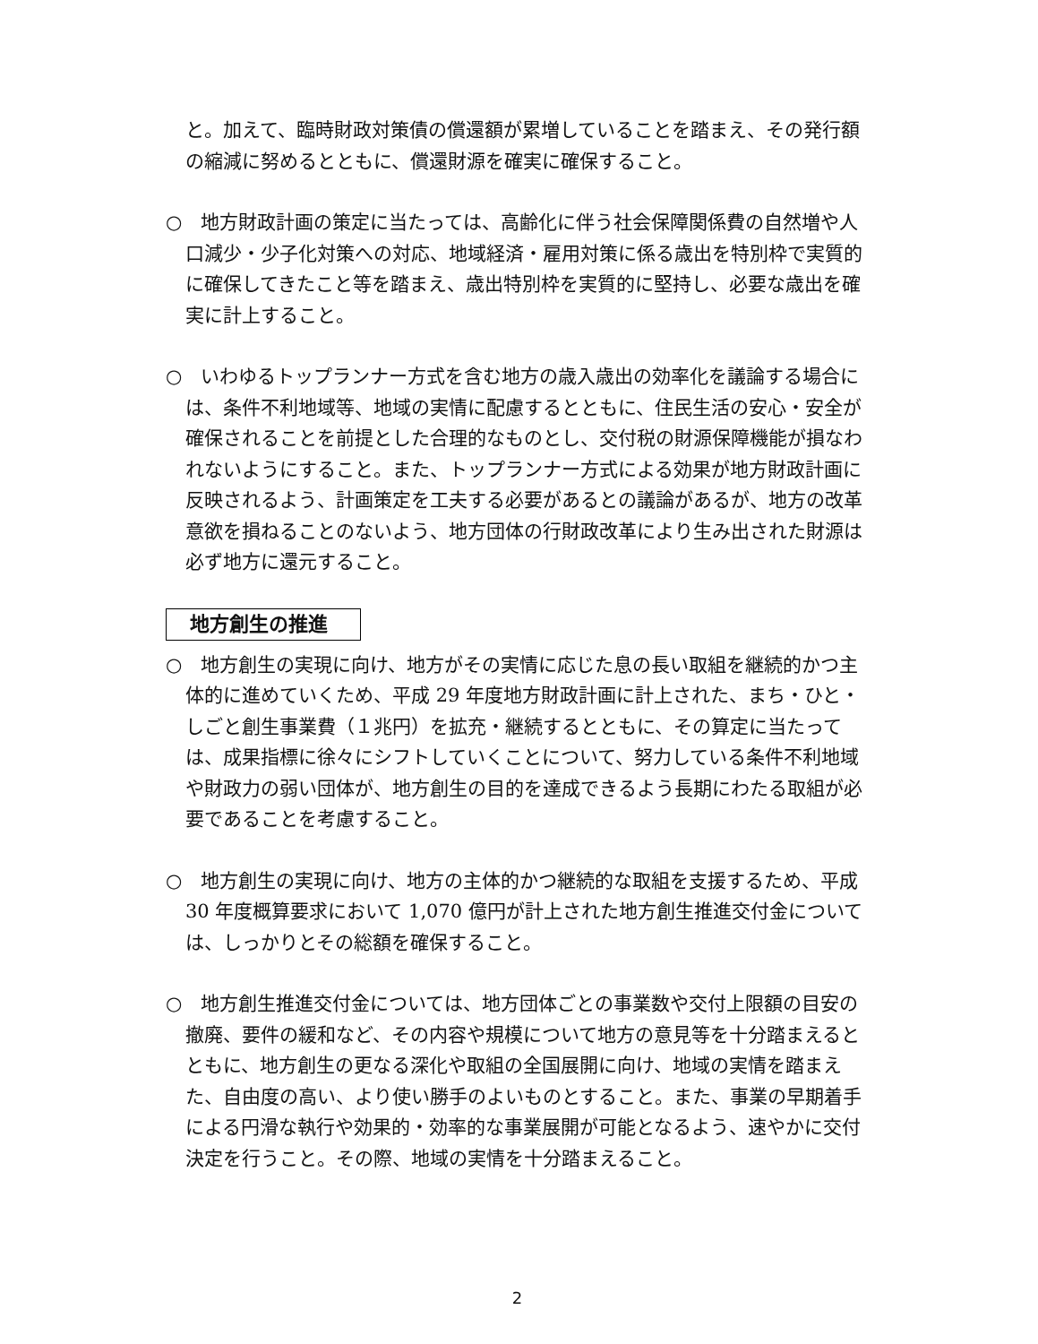と。加えて、臨時財政対策債の償還額が累増していることを踏まえ、その発行額の縮減に努めるとともに、償還財源を確実に確保すること。
○　地方財政計画の策定に当たっては、高齢化に伴う社会保障関係費の自然増や人口減少・少子化対策への対応、地域経済・雇用対策に係る歳出を特別枠で実質的に確保してきたこと等を踏まえ、歳出特別枠を実質的に堅持し、必要な歳出を確実に計上すること。
○　いわゆるトップランナー方式を含む地方の歳入歳出の効率化を議論する場合には、条件不利地域等、地域の実情に配慮するとともに、住民生活の安心・安全が確保されることを前提とした合理的なものとし、交付税の財源保障機能が損なわれないようにすること。また、トップランナー方式による効果が地方財政計画に反映されるよう、計画策定を工夫する必要があるとの議論があるが、地方の改革意欲を損ねることのないよう、地方団体の行財政改革により生み出された財源は必ず地方に還元すること。
地方創生の推進
○　地方創生の実現に向け、地方がその実情に応じた息の長い取組を継続的かつ主体的に進めていくため、平成 29 年度地方財政計画に計上された、まち・ひと・しごと創生事業費（１兆円）を拡充・継続するとともに、その算定に当たっては、成果指標に徐々にシフトしていくことについて、努力している条件不利地域や財政力の弱い団体が、地方創生の目的を達成できるよう長期にわたる取組が必要であることを考慮すること。
○　地方創生の実現に向け、地方の主体的かつ継続的な取組を支援するため、平成 30 年度概算要求において 1,070 億円が計上された地方創生推進交付金については、しっかりとその総額を確保すること。
○　地方創生推進交付金については、地方団体ごとの事業数や交付上限額の目安の撤廃、要件の緩和など、その内容や規模について地方の意見等を十分踏まえるとともに、地方創生の更なる深化や取組の全国展開に向け、地域の実情を踏まえた、自由度の高い、より使い勝手のよいものとすること。また、事業の早期着手による円滑な執行や効果的・効率的な事業展開が可能となるよう、速やかに交付決定を行うこと。その際、地域の実情を十分踏まえること。
2